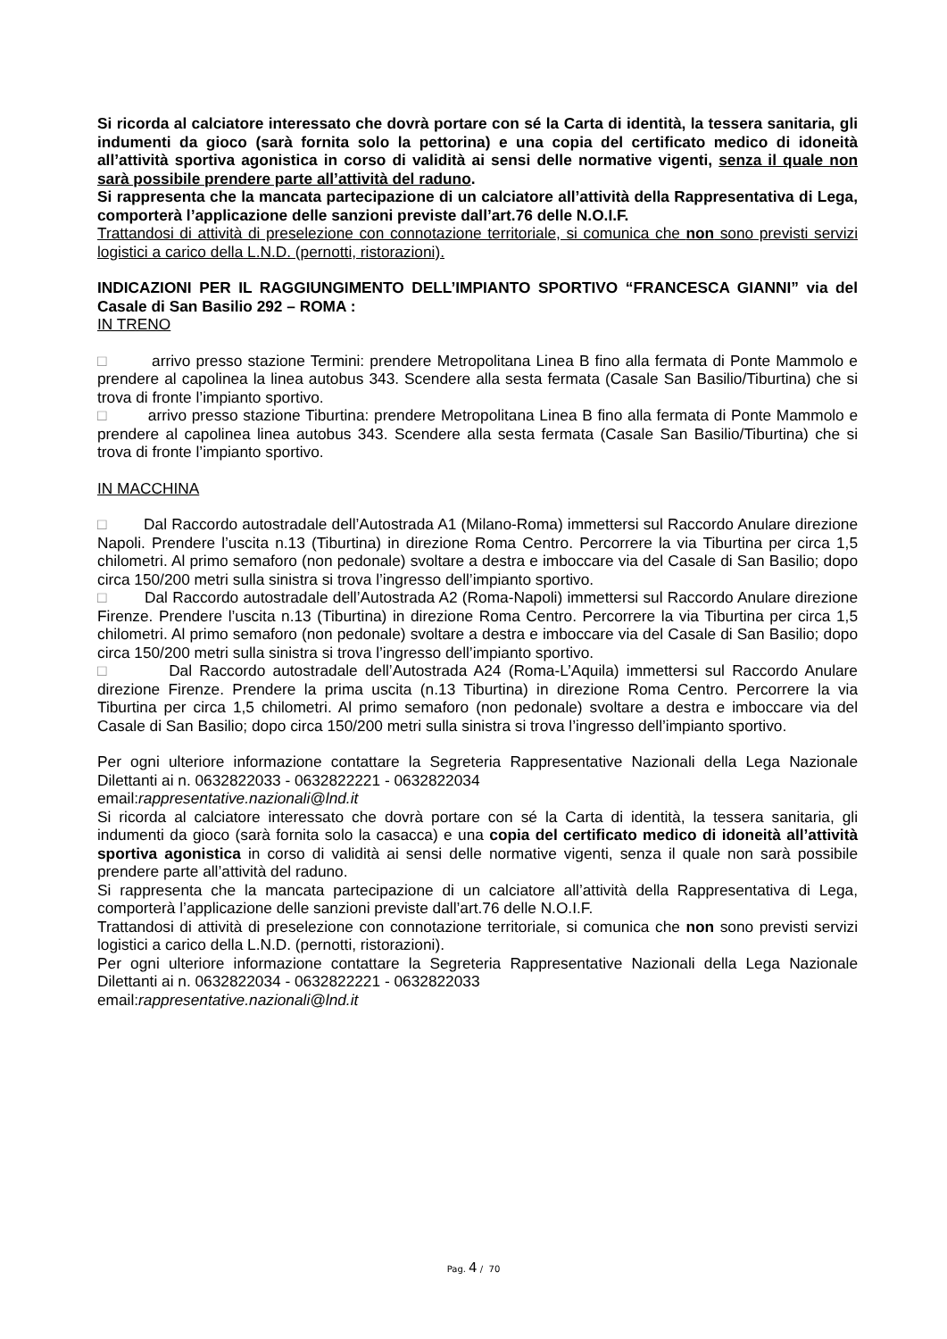Si ricorda al calciatore interessato che dovrà portare con sé la Carta di identità, la tessera sanitaria, gli indumenti da gioco (sarà fornita solo la pettorina) e una copia del certificato medico di idoneità all’attività sportiva agonistica in corso di validità ai sensi delle normative vigenti, senza il quale non sarà possibile prendere parte all’attività del raduno.
Si rappresenta che la mancata partecipazione di un calciatore all’attività della Rappresentativa di Lega, comporterà l’applicazione delle sanzioni previste dall’art.76 delle N.O.I.F.
Trattandosi di attività di preselezione con connotazione territoriale, si comunica che non sono previsti servizi logistici a carico della L.N.D. (pernotti, ristorazioni).
INDICAZIONI PER IL RAGGIUNGIMENTO DELL’IMPIANTO SPORTIVO “FRANCESCA GIANNI” via del Casale di San Basilio 292 – ROMA :
IN TRENO
□ arrivo presso stazione Termini: prendere Metropolitana Linea B fino alla fermata di Ponte Mammolo e prendere al capolinea la linea autobus 343. Scendere alla sesta fermata (Casale San Basilio/Tiburtina) che si trova di fronte l’impianto sportivo.
□ arrivo presso stazione Tiburtina: prendere Metropolitana Linea B fino alla fermata di Ponte Mammolo e prendere al capolinea linea autobus 343. Scendere alla sesta fermata (Casale San Basilio/Tiburtina) che si trova di fronte l’impianto sportivo.
IN MACCHINA
□ Dal Raccordo autostradale dell’Autostrada A1 (Milano-Roma) immettersi sul Raccordo Anulare direzione Napoli. Prendere l’uscita n.13 (Tiburtina) in direzione Roma Centro. Percorrere la via Tiburtina per circa 1,5 chilometri. Al primo semaforo (non pedonale) svoltare a destra e imboccare via del Casale di San Basilio; dopo circa 150/200 metri sulla sinistra si trova l’ingresso dell’impianto sportivo.
□ Dal Raccordo autostradale dell’Autostrada A2 (Roma-Napoli) immettersi sul Raccordo Anulare direzione Firenze. Prendere l’uscita n.13 (Tiburtina) in direzione Roma Centro. Percorrere la via Tiburtina per circa 1,5 chilometri. Al primo semaforo (non pedonale) svoltare a destra e imboccare via del Casale di San Basilio; dopo circa 150/200 metri sulla sinistra si trova l’ingresso dell’impianto sportivo.
□ Dal Raccordo autostradale dell’Autostrada A24 (Roma-L’Aquila) immettersi sul Raccordo Anulare direzione Firenze. Prendere la prima uscita (n.13 Tiburtina) in direzione Roma Centro. Percorrere la via Tiburtina per circa 1,5 chilometri. Al primo semaforo (non pedonale) svoltare a destra e imboccare via del Casale di San Basilio; dopo circa 150/200 metri sulla sinistra si trova l’ingresso dell’impianto sportivo.
Per ogni ulteriore informazione contattare la Segreteria Rappresentative Nazionali della Lega Nazionale Dilettanti ai n. 0632822033 - 0632822221 - 0632822034
email:rappresentative.nazionali@lnd.it
Si ricorda al calciatore interessato che dovrà portare con sé la Carta di identità, la tessera sanitaria, gli indumenti da gioco (sarà fornita solo la casacca) e una copia del certificato medico di idoneità all’attività sportiva agonistica in corso di validità ai sensi delle normative vigenti, senza il quale non sarà possibile prendere parte all’attività del raduno.
Si rappresenta che la mancata partecipazione di un calciatore all’attività della Rappresentativa di Lega, comporterà l’applicazione delle sanzioni previste dall’art.76 delle N.O.I.F.
Trattandosi di attività di preselezione con connotazione territoriale, si comunica che non sono previsti servizi logistici a carico della L.N.D. (pernotti, ristorazioni).
Per ogni ulteriore informazione contattare la Segreteria Rappresentative Nazionali della Lega Nazionale Dilettanti ai n. 0632822034 - 0632822221 - 0632822033
email:rappresentative.nazionali@lnd.it
Pag. 4 / 70